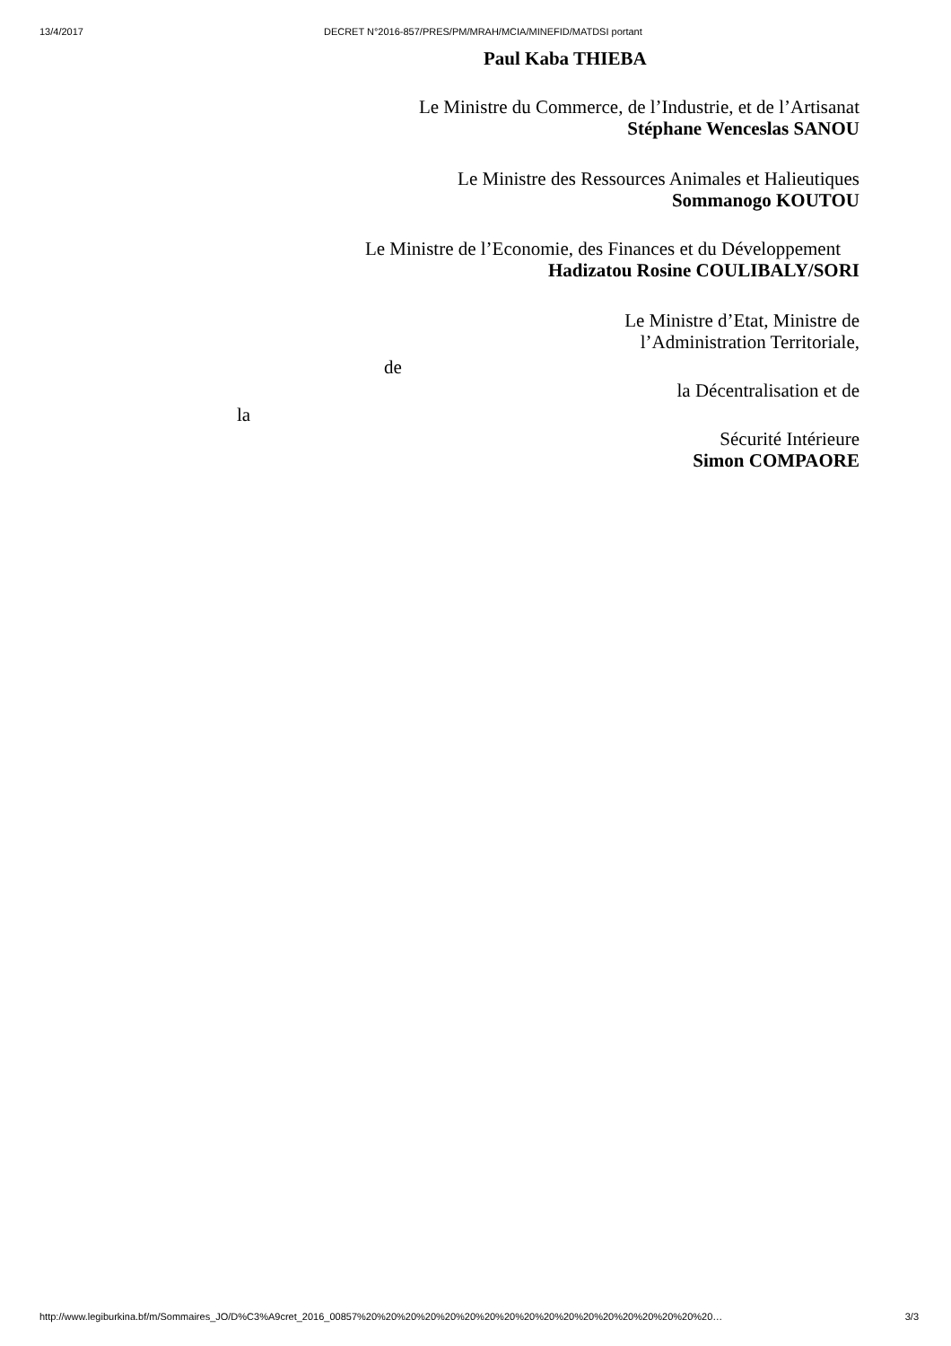13/4/2017 DECRET N°2016-857/PRES/PM/MRAH/MCIA/MINEFID/MATDSI portant
Paul Kaba THIEBA
Le Ministre du Commerce, de l’Industrie, et de l’Artisanat
Stéphane Wenceslas SANOU
Le Ministre des Ressources Animales et Halieutiques
Sommanogo KOUTOU
Le Ministre de l’Economie, des Finances et du Développement
Hadizatou Rosine COULIBALY/SORI
Le Ministre d’Etat, Ministre de
l’Administration Territoriale,
de
la Décentralisation et de
la
Sécurité Intérieure
Simon COMPAORE
http://www.legiburkina.bf/m/Sommaires_JO/D%C3%A9cret_2016_00857%20%20%20%20%20%20%20%20%20%20%20%20%20%20%20%20%20%20… 3/3